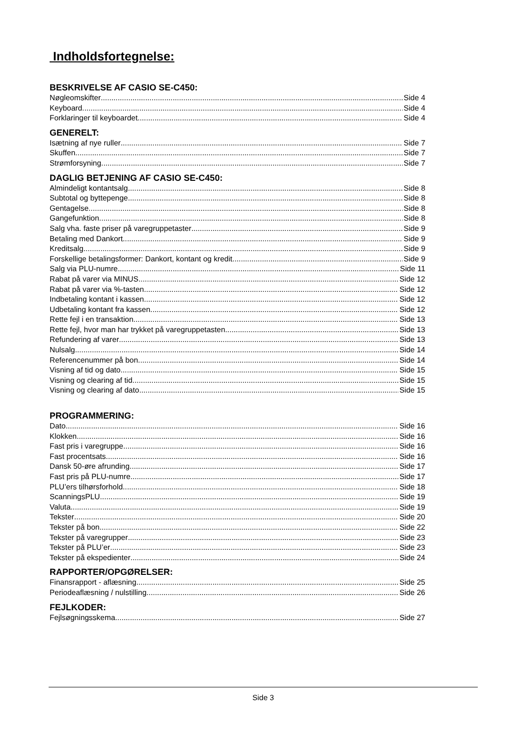Indholdsfortegnelse:
BESKRIVELSE AF CASIO SE-C450:
Nøgleomskifter Side 4
Keyboard Side 4
Forklaringer til keyboardet Side 4
GENERELT:
Isætning af nye ruller Side 7
Skuffen Side 7
Strømforsyning Side 7
DAGLIG BETJENING AF CASIO SE-C450:
Almindeligt kontantsalg Side 8
Subtotal og byttepenge Side 8
Gentagelse Side 8
Gangefunktion Side 8
Salg vha. faste priser på varegruppetaster Side 9
Betaling med Dankort Side 9
Kreditsalg Side 9
Forskellige betalingsformer: Dankort, kontant og kredit Side 9
Salg via PLU-numre Side 11
Rabat på varer via MINUS Side 12
Rabat på varer via %-tasten Side 12
Indbetaling kontant i kassen Side 12
Udbetaling kontant fra kassen Side 12
Rette fejl i en transaktion Side 13
Rette fejl, hvor man har trykket på varegruppetasten Side 13
Refundering af varer Side 13
Nulsalg Side 14
Referencenummer på bon Side 14
Visning af tid og dato Side 15
Visning og clearing af tid Side 15
Visning og clearing af dato Side 15
PROGRAMMERING:
Dato Side 16
Klokken Side 16
Fast pris i varegruppe Side 16
Fast procentsats Side 16
Dansk 50-øre afrunding Side 17
Fast pris på PLU-numre Side 17
PLU’ers tilhørsforhold Side 18
ScanningsPLU Side 19
Valuta Side 19
Tekster Side 20
Tekster på bon Side 22
Tekster på varegrupper Side 23
Tekster på PLU’er Side 23
Tekster på ekspedienter Side 24
RAPPORTER/OPGØRELSER:
Finansrapport - aflæsning Side 25
Periodeaflæsning / nulstilling Side 26
FEJLKODER:
Fejlsøgningsskema Side 27
Side 3